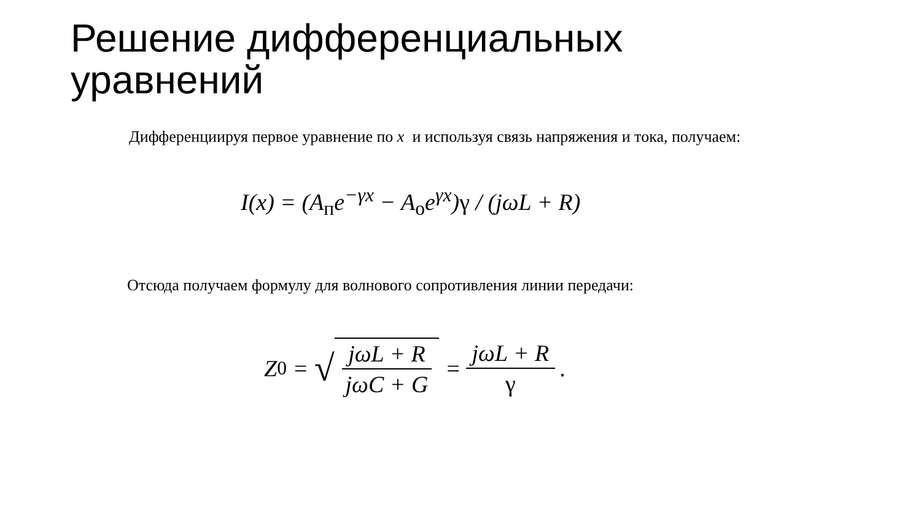Решение дифференциальных
уравнений
Дифференциируя первое уравнение по x и используя связь напряжения и тока, получаем:
I(x) = (A<sub>п</sub>e<sup>−γx</sup> − A<sub>о</sub>e<sup>γx</sup>)γ / (jωL + R)
Отсюда получаем формулу для волнового сопротивления линии передачи:
Z<sub>0</sub> = √ jωL + R jωC + G = jωL + R γ.